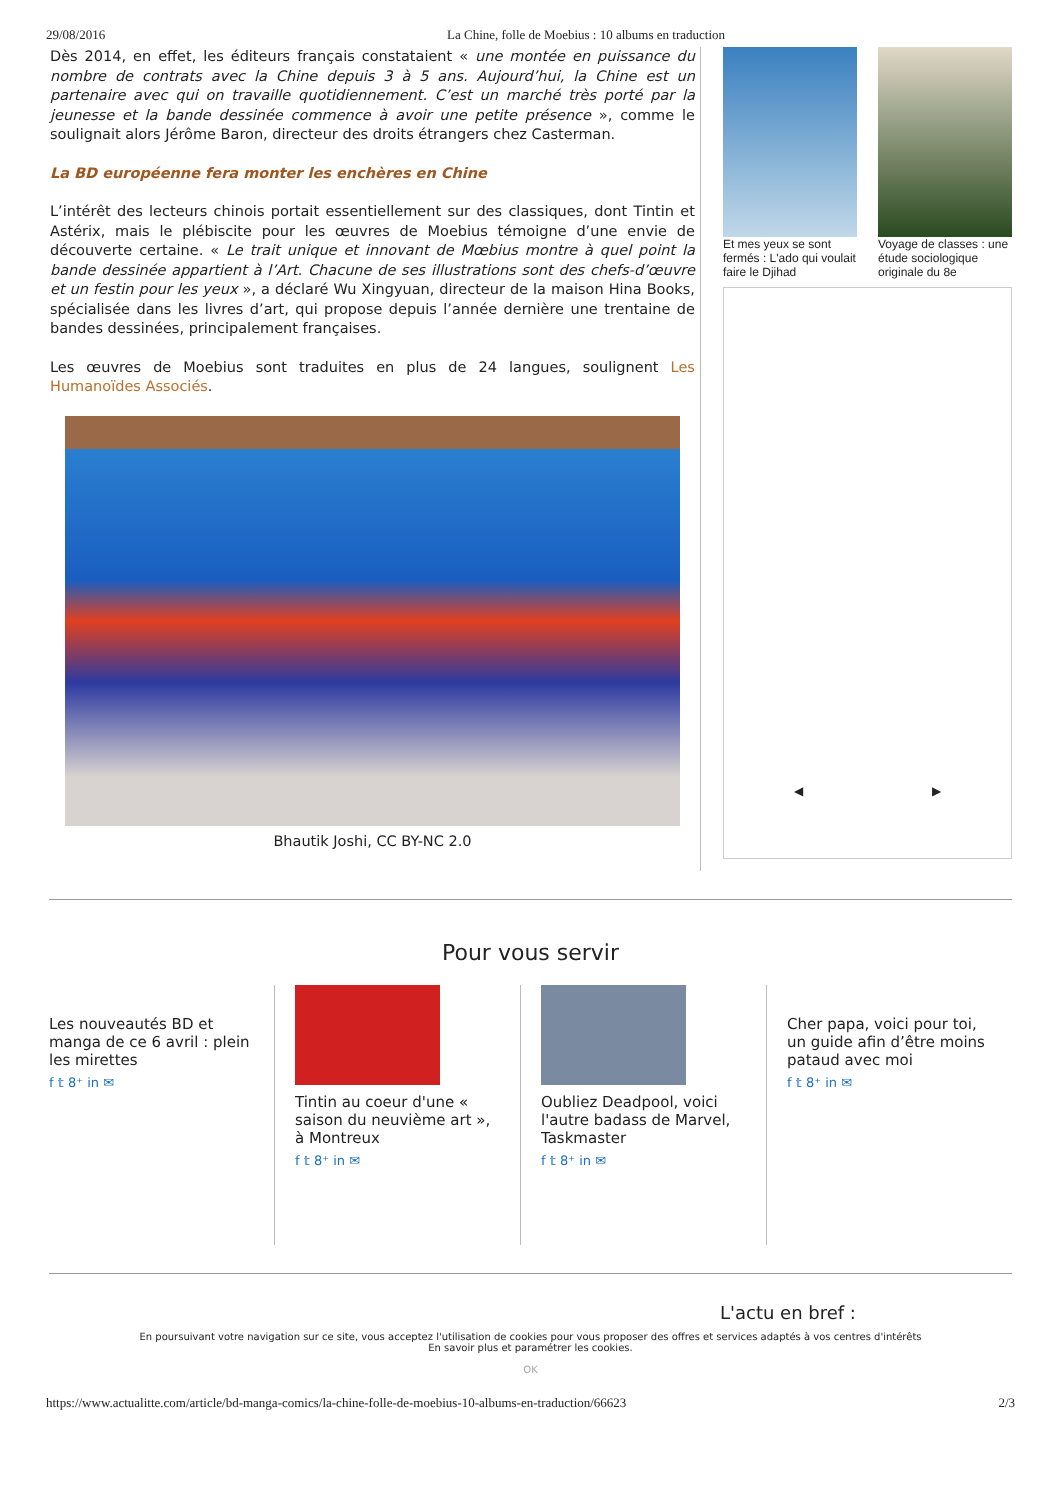29/08/2016 La Chine, folle de Moebius : 10 albums en traduction
Dès 2014, en effet, les éditeurs français constataient « une montée en puissance du nombre de contrats avec la Chine depuis 3 à 5 ans. Aujourd’hui, la Chine est un partenaire avec qui on travaille quotidiennement. C’est un marché très porté par la jeunesse et la bande dessinée commence à avoir une petite présence », comme le soulignait alors Jérôme Baron, directeur des droits étrangers chez Casterman.
La BD européenne fera monter les enchères en Chine
L’intérêt des lecteurs chinois portait essentiellement sur des classiques, dont Tintin et Astérix, mais le plébiscite pour les œuvres de Moebius témoigne d’une envie de découverte certaine. « Le trait unique et innovant de Mœbius montre à quel point la bande dessinée appartient à l’Art. Chacune de ses illustrations sont des chefs-d’œuvre et un festin pour les yeux », a déclaré Wu Xingyuan, directeur de la maison Hina Books, spécialisée dans les livres d’art, qui propose depuis l’année dernière une trentaine de bandes dessinées, principalement françaises.
Les œuvres de Moebius sont traduites en plus de 24 langues, soulignent Les Humanoïdes Associés.
Bhautik Joshi, CC BY-NC 2.0
Et mes yeux se sont fermés : L'ado qui voulait faire le Djihad
Voyage de classes : une étude sociologique originale du 8e
◀ ▶
Pour vous servir
Les nouveautés BD et manga de ce 6 avril : plein les mirettes
f 𝕥 8⁺ in ✉
Tintin au coeur d'une « saison du neuvième art », à Montreux
f 𝕥 8⁺ in ✉
Oubliez Deadpool, voici l'autre badass de Marvel, Taskmaster
f 𝕥 8⁺ in ✉
Cher papa, voici pour toi, un guide afin d’être moins pataud avec moi
f 𝕥 8⁺ in ✉
L'actu en bref :
En poursuivant votre navigation sur ce site, vous acceptez l'utilisation de cookies pour vous proposer des offres et services adaptés à vos centres d'intérêts
En savoir plus et paramétrer les cookies.
OK
https://www.actualitte.com/article/bd-manga-comics/la-chine-folle-de-moebius-10-albums-en-traduction/66623 2/3